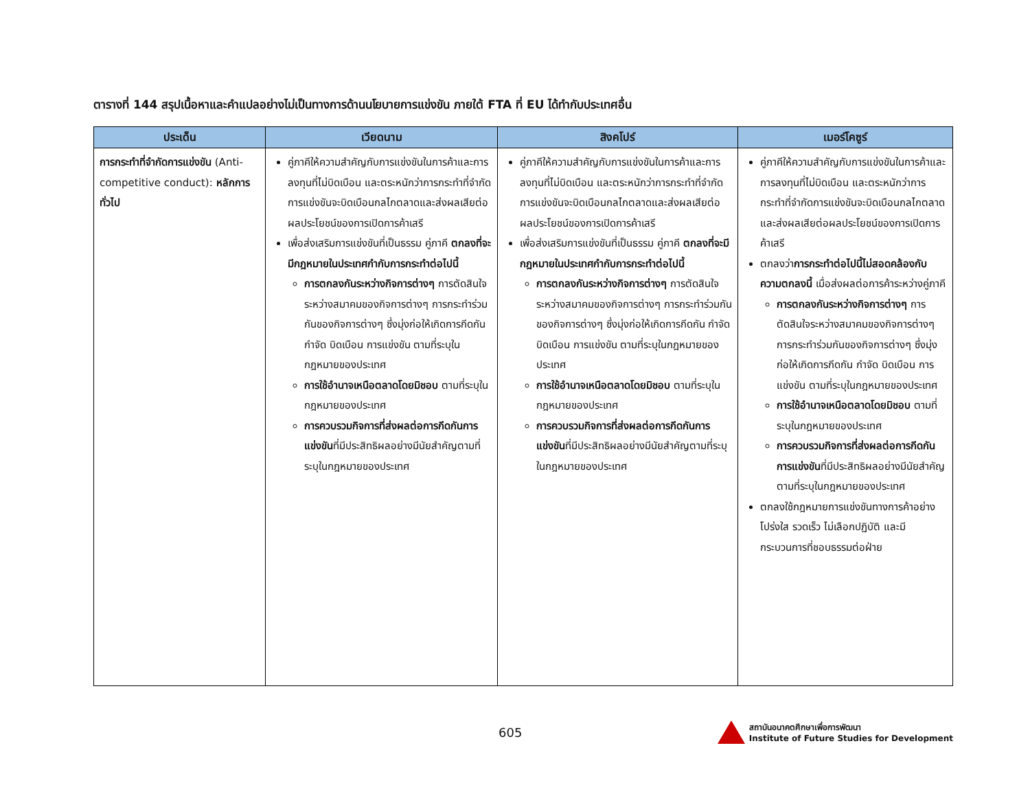ตารางที่ 144 สรุปเนื้อหาและคำแปลอย่างไม่เป็นทางการด้านนโยบายการแข่งขัน ภายใต้ FTA ที่ EU ได้ทำกับประเทศอื่น
| ประเด็น | เวียดนาม | สิงคโปร์ | เมอร์โคซูร์ |
| --- | --- | --- | --- |
| การกระทำที่จำกัดการแข่งขัน (Anti-competitive conduct): หลักการทั่วไป | คู่ภาคีให้ความสำคัญกับการแข่งขันในการค้าและการลงทุนที่ไม่บิดเบือน และตระหนักว่าการกระทำที่จำกัดการแข่งขันจะบิดเบือนกลไกตลาดและส่งผลเสียต่อผลประโยชน์ของการเปิดการค้าเสรี เพื่อส่งเสริมการแข่งขันที่เป็นธรรม คู่ภาคี ตกลงที่จะมีกฎหมายในประเทศกำกับการกระทำต่อไปนี้ การตกลงกันระหว่างกิจการต่างๆ การตัดสินใจระหว่างสมาคมของกิจการต่างๆ การกระทำร่วมกันของกิจการต่างๆ ซึ่งมุ่งก่อให้เกิดการกีดกัน กำจัด บิดเบือน การแข่งขัน ตามที่ระบุในกฎหมายของประเทศ การใช้อำนาจเหนือตลาดโดยมิชอบ ตามที่ระบุในกฎหมายของประเทศ การควบรวมกิจการที่ส่งผลต่อการกีดกันการแข่งขัน ที่มีประสิทธิผลอย่างมีนัยสำคัญตามที่ระบุในกฎหมายของประเทศ | คู่ภาคีให้ความสำคัญกับการแข่งขันในการค้าและการลงทุนที่ไม่บิดเบือน และตระหนักว่าการกระทำที่จำกัดการแข่งขันจะบิดเบือนกลไกตลาดและส่งผลเสียต่อผลประโยชน์ของการเปิดการค้าเสรี เพื่อส่งเสริมการแข่งขันที่เป็นธรรม คู่ภาคี ตกลงที่จะมีกฎหมายในประเทศกำกับการกระทำต่อไปนี้ การตกลงกันระหว่างกิจการต่างๆ การตัดสินใจระหว่างสมาคมของกิจการต่างๆ การกระทำร่วมกันของกิจการต่างๆ ซึ่งมุ่งก่อให้เกิดการกีดกัน กำจัด บิดเบือน การแข่งขัน ตามที่ระบุในกฎหมายของประเทศ การใช้อำนาจเหนือตลาดโดยมิชอบ ตามที่ระบุในกฎหมายของประเทศ การควบรวมกิจการที่ส่งผลต่อการกีดกันการแข่งขัน ที่มีประสิทธิผลอย่างมีนัยสำคัญตามที่ระบุในกฎหมายของประเทศ | คู่ภาคีให้ความสำคัญกับการแข่งขันในการค้าและการลงทุนที่ไม่บิดเบือน และตระหนักว่าการกระทำที่จำกัดการแข่งขันจะบิดเบือนกลไกตลาดและส่งผลเสียต่อผลประโยชน์ของการเปิดการค้าเสรี ตกลงว่า การกระทำต่อไปนี้ไม่สอดคล้องกับความตกลงนี้ เมื่อส่งผลต่อการค้าระหว่างคู่ภาคี การตกลงกันระหว่างกิจการต่างๆ การตัดสินใจระหว่างสมาคมของกิจการต่างๆ การกระทำร่วมกันของกิจการต่างๆ ซึ่งมุ่งก่อให้เกิดการกีดกัน กำจัด บิดเบือน การแข่งขัน ตามที่ระบุในกฎหมายของประเทศ การใช้อำนาจเหนือตลาดโดยมิชอบ ตามที่ระบุในกฎหมายของประเทศ การควบรวมกิจการที่ส่งผลต่อการกีดกันการแข่งขัน ที่มีประสิทธิผลอย่างมีนัยสำคัญตามที่ระบุในกฎหมายของประเทศ ตกลงใช้กฎหมายการแข่งขันทางการค้าอย่างโปร่งใส รวดเร็ว ไม่เลือกปฏิบัติ และมีกระบวนการที่ชอบธรรมต่อฝ่าย |
605 สถาบันอนาคตศึกษาเพื่อการพัฒนา
Institute of Future Studies for Development